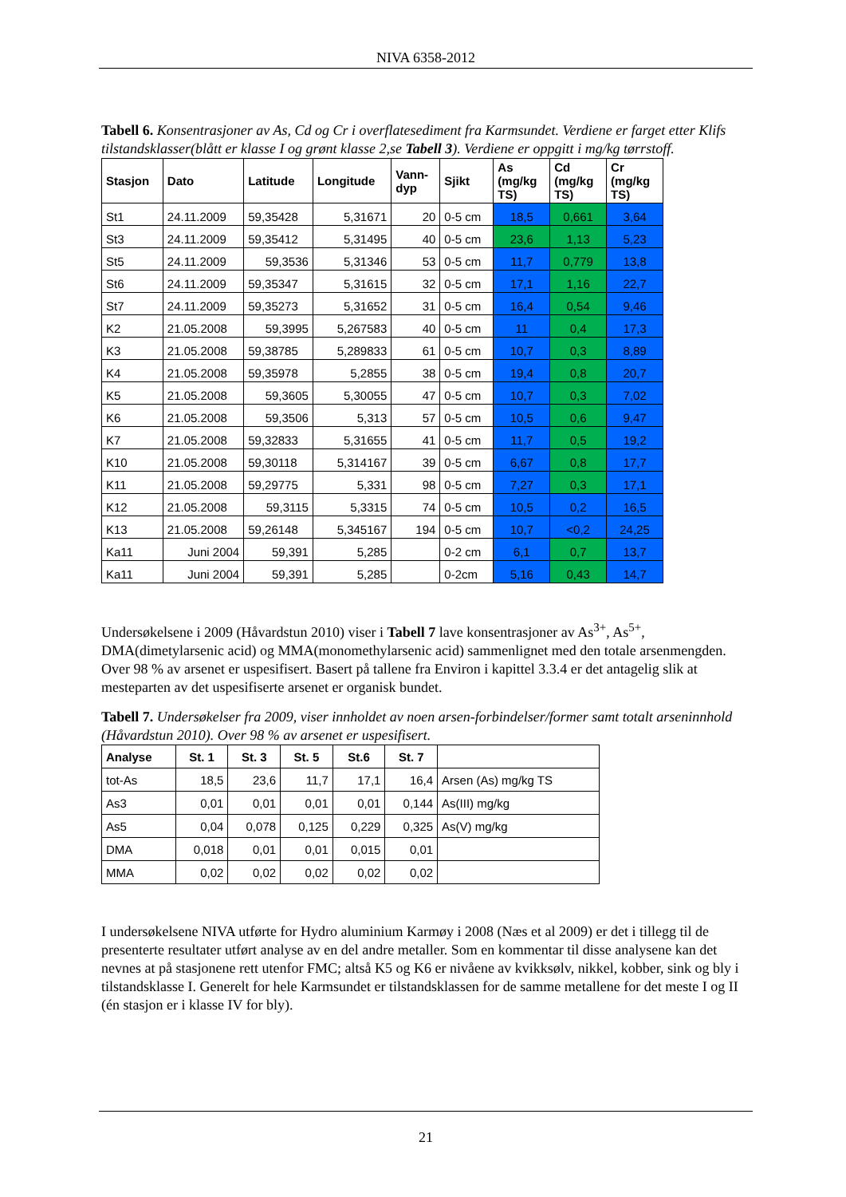NIVA 6358-2012
Tabell 6. Konsentrasjoner av As, Cd og Cr i overflatesediment fra Karmsundet. Verdiene er farget etter Klifs tilstandsklasser(blått er klasse I og grønt klasse 2,se Tabell 3). Verdiene er oppgitt i mg/kg tørrstoff.
| Stasjon | Dato | Latitude | Longitude | Vann- dyp | Sjikt | As (mg/kg TS) | Cd (mg/kg TS) | Cr (mg/kg TS) |
| --- | --- | --- | --- | --- | --- | --- | --- | --- |
| St1 | 24.11.2009 | 59,35428 | 5,31671 | 20 | 0-5 cm | 18,5 | 0,661 | 3,64 |
| St3 | 24.11.2009 | 59,35412 | 5,31495 | 40 | 0-5 cm | 23,6 | 1,13 | 5,23 |
| St5 | 24.11.2009 | 59,3536 | 5,31346 | 53 | 0-5 cm | 11,7 | 0,779 | 13,8 |
| St6 | 24.11.2009 | 59,35347 | 5,31615 | 32 | 0-5 cm | 17,1 | 1,16 | 22,7 |
| St7 | 24.11.2009 | 59,35273 | 5,31652 | 31 | 0-5 cm | 16,4 | 0,54 | 9,46 |
| K2 | 21.05.2008 | 59,3995 | 5,267583 | 40 | 0-5 cm | 11 | 0,4 | 17,3 |
| K3 | 21.05.2008 | 59,38785 | 5,289833 | 61 | 0-5 cm | 10,7 | 0,3 | 8,89 |
| K4 | 21.05.2008 | 59,35978 | 5,2855 | 38 | 0-5 cm | 19,4 | 0,8 | 20,7 |
| K5 | 21.05.2008 | 59,3605 | 5,30055 | 47 | 0-5 cm | 10,7 | 0,3 | 7,02 |
| K6 | 21.05.2008 | 59,3506 | 5,313 | 57 | 0-5 cm | 10,5 | 0,6 | 9,47 |
| K7 | 21.05.2008 | 59,32833 | 5,31655 | 41 | 0-5 cm | 11,7 | 0,5 | 19,2 |
| K10 | 21.05.2008 | 59,30118 | 5,314167 | 39 | 0-5 cm | 6,67 | 0,8 | 17,7 |
| K11 | 21.05.2008 | 59,29775 | 5,331 | 98 | 0-5 cm | 7,27 | 0,3 | 17,1 |
| K12 | 21.05.2008 | 59,3115 | 5,3315 | 74 | 0-5 cm | 10,5 | 0,2 | 16,5 |
| K13 | 21.05.2008 | 59,26148 | 5,345167 | 194 | 0-5 cm | 10,7 | <0,2 | 24,25 |
| Ka11 | Juni 2004 | 59,391 | 5,285 | | 0-2 cm | 6,1 | 0,7 | 13,7 |
| Ka11 | Juni 2004 | 59,391 | 5,285 | | 0-2cm | 5,16 | 0,43 | 14,7 |
Undersøkelsene i 2009 (Håvardstun 2010) viser i Tabell 7 lave konsentrasjoner av As<sup>3+</sup>, As<sup>5+</sup>, DMA(dimetylarsenic acid) og MMA(monomethylarsenic acid) sammenlignet med den totale arsenmengden. Over 98 % av arsenet er uspesifisert. Basert på tallene fra Environ i kapittel 3.3.4 er det antagelig slik at mesteparten av det uspesifiserte arsenet er organisk bundet.
Tabell 7. Undersøkelser fra 2009, viser innholdet av noen arsen-forbindelser/former samt totalt arseninnhold (Håvardstun 2010). Over 98 % av arsenet er uspesifisert.
| Analyse | St. 1 | St. 3 | St. 5 | St.6 | St. 7 | |
| --- | --- | --- | --- | --- | --- | --- |
| tot-As | 18,5 | 23,6 | 11,7 | 17,1 | 16,4 | Arsen (As) mg/kg TS |
| As3 | 0,01 | 0,01 | 0,01 | 0,01 | 0,144 | As(III) mg/kg |
| As5 | 0,04 | 0,078 | 0,125 | 0,229 | 0,325 | As(V) mg/kg |
| DMA | 0,018 | 0,01 | 0,01 | 0,015 | 0,01 | |
| MMA | 0,02 | 0,02 | 0,02 | 0,02 | 0,02 | |
I undersøkelsene NIVA utførte for Hydro aluminium Karmøy i 2008 (Næs et al 2009) er det i tillegg til de presenterte resultater utført analyse av en del andre metaller. Som en kommentar til disse analysene kan det nevnes at på stasjonene rett utenfor FMC; altså K5 og K6 er nivåene av kvikksølv, nikkel, kobber, sink og bly i tilstandsklasse I. Generelt for hele Karmsundet er tilstandsklassen for de samme metallene for det meste I og II (én stasjon er i klasse IV for bly).
21